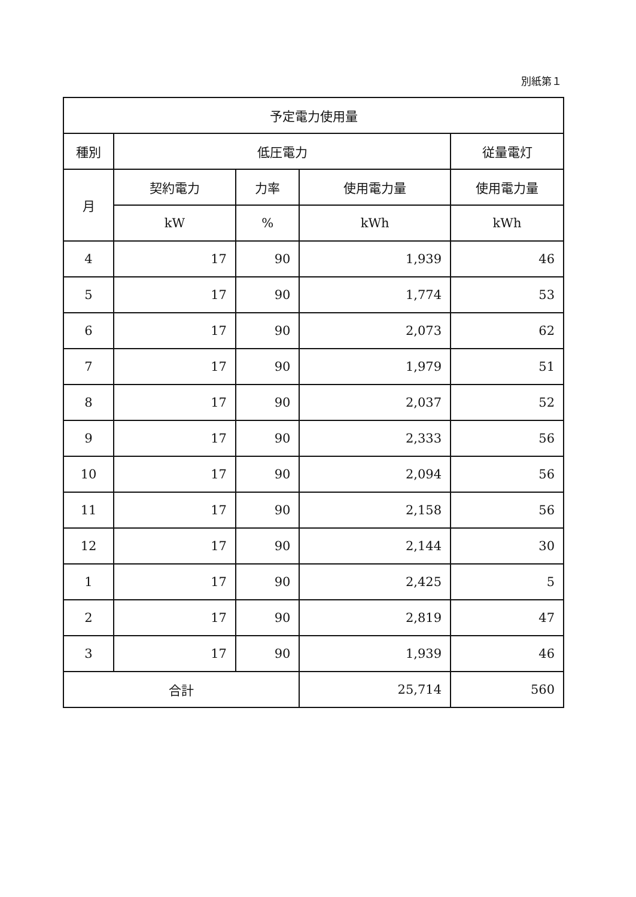別紙第１
| 予定電力使用量 | | | | |
| --- | --- | --- | --- | --- |
| 種別 | 低圧電力 | | | 従量電灯 |
| 月 | 契約電力 | 力率 | 使用電力量 | 使用電力量 |
| | kW | % | kWh | kWh |
| 4 | 17 | 90 | 1,939 | 46 |
| 5 | 17 | 90 | 1,774 | 53 |
| 6 | 17 | 90 | 2,073 | 62 |
| 7 | 17 | 90 | 1,979 | 51 |
| 8 | 17 | 90 | 2,037 | 52 |
| 9 | 17 | 90 | 2,333 | 56 |
| 10 | 17 | 90 | 2,094 | 56 |
| 11 | 17 | 90 | 2,158 | 56 |
| 12 | 17 | 90 | 2,144 | 30 |
| 1 | 17 | 90 | 2,425 | 5 |
| 2 | 17 | 90 | 2,819 | 47 |
| 3 | 17 | 90 | 1,939 | 46 |
| 合計 | | | 25,714 | 560 |